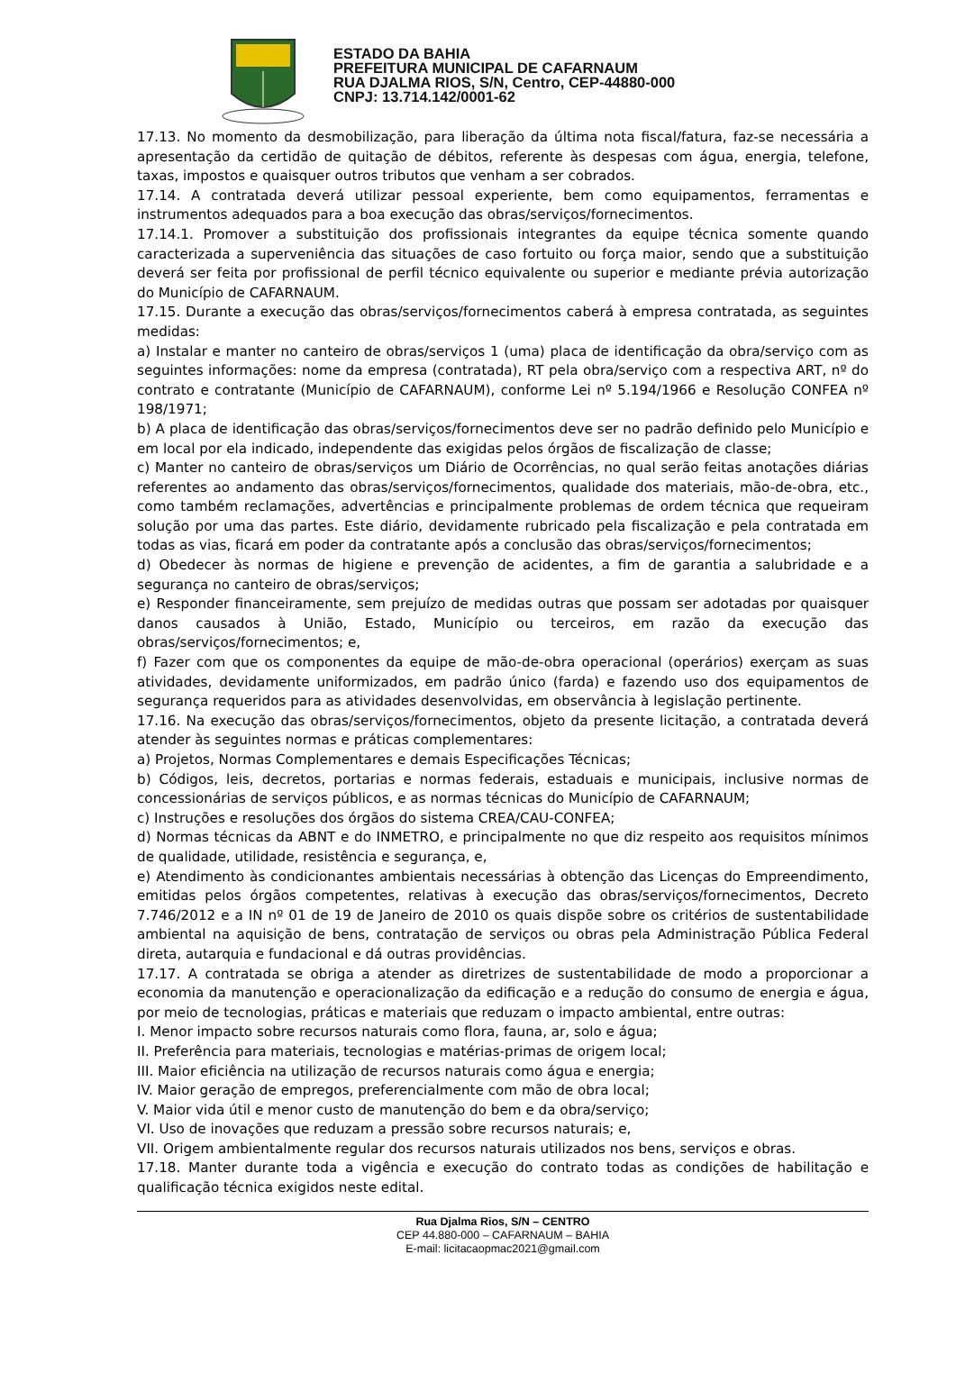ESTADO DA BAHIA
PREFEITURA MUNICIPAL DE CAFARNAUM
RUA DJALMA RIOS, S/N, Centro, CEP-44880-000
CNPJ: 13.714.142/0001-62
17.13. No momento da desmobilização, para liberação da última nota fiscal/fatura, faz-se necessária a apresentação da certidão de quitação de débitos, referente às despesas com água, energia, telefone, taxas, impostos e quaisquer outros tributos que venham a ser cobrados.
17.14. A contratada deverá utilizar pessoal experiente, bem como equipamentos, ferramentas e instrumentos adequados para a boa execução das obras/serviços/fornecimentos.
17.14.1. Promover a substituição dos profissionais integrantes da equipe técnica somente quando caracterizada a superveniência das situações de caso fortuito ou força maior, sendo que a substituição deverá ser feita por profissional de perfil técnico equivalente ou superior e mediante prévia autorização do Município de CAFARNAUM.
17.15. Durante a execução das obras/serviços/fornecimentos caberá à empresa contratada, as seguintes medidas:
a) Instalar e manter no canteiro de obras/serviços 1 (uma) placa de identificação da obra/serviço com as seguintes informações: nome da empresa (contratada), RT pela obra/serviço com a respectiva ART, nº do contrato e contratante (Município de CAFARNAUM), conforme Lei nº 5.194/1966 e Resolução CONFEA nº 198/1971;
b) A placa de identificação das obras/serviços/fornecimentos deve ser no padrão definido pelo Município e em local por ela indicado, independente das exigidas pelos órgãos de fiscalização de classe;
c) Manter no canteiro de obras/serviços um Diário de Ocorrências, no qual serão feitas anotações diárias referentes ao andamento das obras/serviços/fornecimentos, qualidade dos materiais, mão-de-obra, etc., como também reclamações, advertências e principalmente problemas de ordem técnica que requeiram solução por uma das partes. Este diário, devidamente rubricado pela fiscalização e pela contratada em todas as vias, ficará em poder da contratante após a conclusão das obras/serviços/fornecimentos;
d) Obedecer às normas de higiene e prevenção de acidentes, a fim de garantia a salubridade e a segurança no canteiro de obras/serviços;
e) Responder financeiramente, sem prejuízo de medidas outras que possam ser adotadas por quaisquer danos causados à União, Estado, Município ou terceiros, em razão da execução das obras/serviços/fornecimentos; e,
f) Fazer com que os componentes da equipe de mão-de-obra operacional (operários) exerçam as suas atividades, devidamente uniformizados, em padrão único (farda) e fazendo uso dos equipamentos de segurança requeridos para as atividades desenvolvidas, em observância à legislação pertinente.
17.16. Na execução das obras/serviços/fornecimentos, objeto da presente licitação, a contratada deverá atender às seguintes normas e práticas complementares:
a) Projetos, Normas Complementares e demais Especificações Técnicas;
b) Códigos, leis, decretos, portarias e normas federais, estaduais e municipais, inclusive normas de concessionárias de serviços públicos, e as normas técnicas do Município de CAFARNAUM;
c) Instruções e resoluções dos órgãos do sistema CREA/CAU-CONFEA;
d) Normas técnicas da ABNT e do INMETRO, e principalmente no que diz respeito aos requisitos mínimos de qualidade, utilidade, resistência e segurança, e,
e) Atendimento às condicionantes ambientais necessárias à obtenção das Licenças do Empreendimento, emitidas pelos órgãos competentes, relativas à execução das obras/serviços/fornecimentos, Decreto 7.746/2012 e a IN nº 01 de 19 de Janeiro de 2010 os quais dispõe sobre os critérios de sustentabilidade ambiental na aquisição de bens, contratação de serviços ou obras pela Administração Pública Federal direta, autarquia e fundacional e dá outras providências.
17.17. A contratada se obriga a atender as diretrizes de sustentabilidade de modo a proporcionar a economia da manutenção e operacionalização da edificação e a redução do consumo de energia e água, por meio de tecnologias, práticas e materiais que reduzam o impacto ambiental, entre outras:
I. Menor impacto sobre recursos naturais como flora, fauna, ar, solo e água;
II. Preferência para materiais, tecnologias e matérias-primas de origem local;
III. Maior eficiência na utilização de recursos naturais como água e energia;
IV. Maior geração de empregos, preferencialmente com mão de obra local;
V. Maior vida útil e menor custo de manutenção do bem e da obra/serviço;
VI. Uso de inovações que reduzam a pressão sobre recursos naturais; e,
VII. Origem ambientalmente regular dos recursos naturais utilizados nos bens, serviços e obras.
17.18. Manter durante toda a vigência e execução do contrato todas as condições de habilitação e qualificação técnica exigidos neste edital.
Rua Djalma Rios, S/N – CENTRO
CEP 44.880-000 – CAFARNAUM – BAHIA
E-mail: licitacaopmac2021@gmail.com